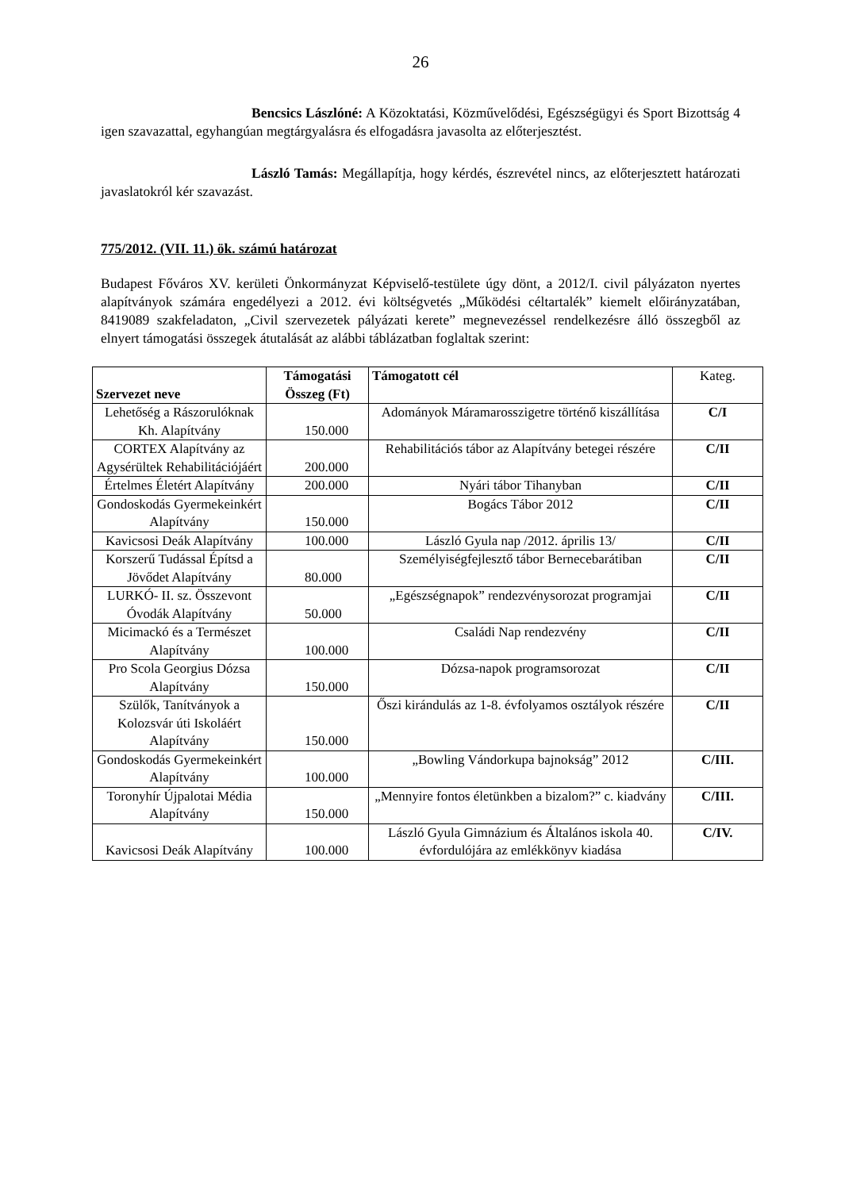26
Bencsics Lászlóné: A Közoktatási, Közművelődési, Egészségügyi és Sport Bizottság 4 igen szavazattal, egyhangúan megtárgyalásra és elfogadásra javasolta az előterjesztést.
László Tamás: Megállapítja, hogy kérdés, észrevétel nincs, az előterjesztett határozati javaslatokról kér szavazást.
775/2012. (VII. 11.) ök. számú határozat
Budapest Főváros XV. kerületi Önkormányzat Képviselő-testülete úgy dönt, a 2012/I. civil pályázaton nyertes alapítványok számára engedélyezi a 2012. évi költségvetés „Működési céltartalék” kiemelt előirányzatában, 8419089 szakfeladaton, „Civil szervezetek pályázati kerete” megnevezéssel rendelkezésre álló összegből az elnyert támogatási összegek átutalását az alábbi táblázatban foglaltak szerint:
| Szervezet neve | Támogatási Összeg (Ft) | Támogatott cél | Kateg. |
| --- | --- | --- | --- |
| Lehetőség a Rászorulóknak Kh. Alapítvány | 150.000 | Adományok Máramarosszigetre történő kiszállítása | C/I |
| CORTEX Alapítvány az Agysérültek Rehabilitációjáért | 200.000 | Rehabilitációs tábor az Alapítvány betegei részére | C/II |
| Értelmes Életért Alapítvány | 200.000 | Nyári tábor Tihanyban | C/II |
| Gondoskodás Gyermekeinkért Alapítvány | 150.000 | Bogács Tábor 2012 | C/II |
| Kavicsosi Deák Alapítvány | 100.000 | László Gyula nap /2012. április 13/ | C/II |
| Korszerű Tudással Építsd a Jövődet Alapítvány | 80.000 | Személyiségfejlesztő tábor Bernecebarátiban | C/II |
| LURKÓ- II. sz. Összevont Óvodák Alapítvány | 50.000 | „Egészségnapok” rendezvénysorozat programjai | C/II |
| Micimackó és a Természet Alapítvány | 100.000 | Családi Nap rendezvény | C/II |
| Pro Scola Georgius Dózsa Alapítvány | 150.000 | Dózsa-napok programsorozat | C/II |
| Szülők, Tanítványok a Kolozsvár úti Iskoláért Alapítvány | 150.000 | Őszi kirándulás az 1-8. évfolyamos osztályok részére | C/II |
| Gondoskodás Gyermekeinkért Alapítvány | 100.000 | „Bowling Vándorkupa bajnokság” 2012 | C/III. |
| Toronyhír Újpalotai Média Alapítvány | 150.000 | „Mennyire fontos életünkben a bizalom?” c. kiadvány | C/III. |
| Kavicsosi Deák Alapítvány | 100.000 | László Gyula Gimnázium és Általános iskola 40. évfordulójára az emlékkönyv kiadása | C/IV. |